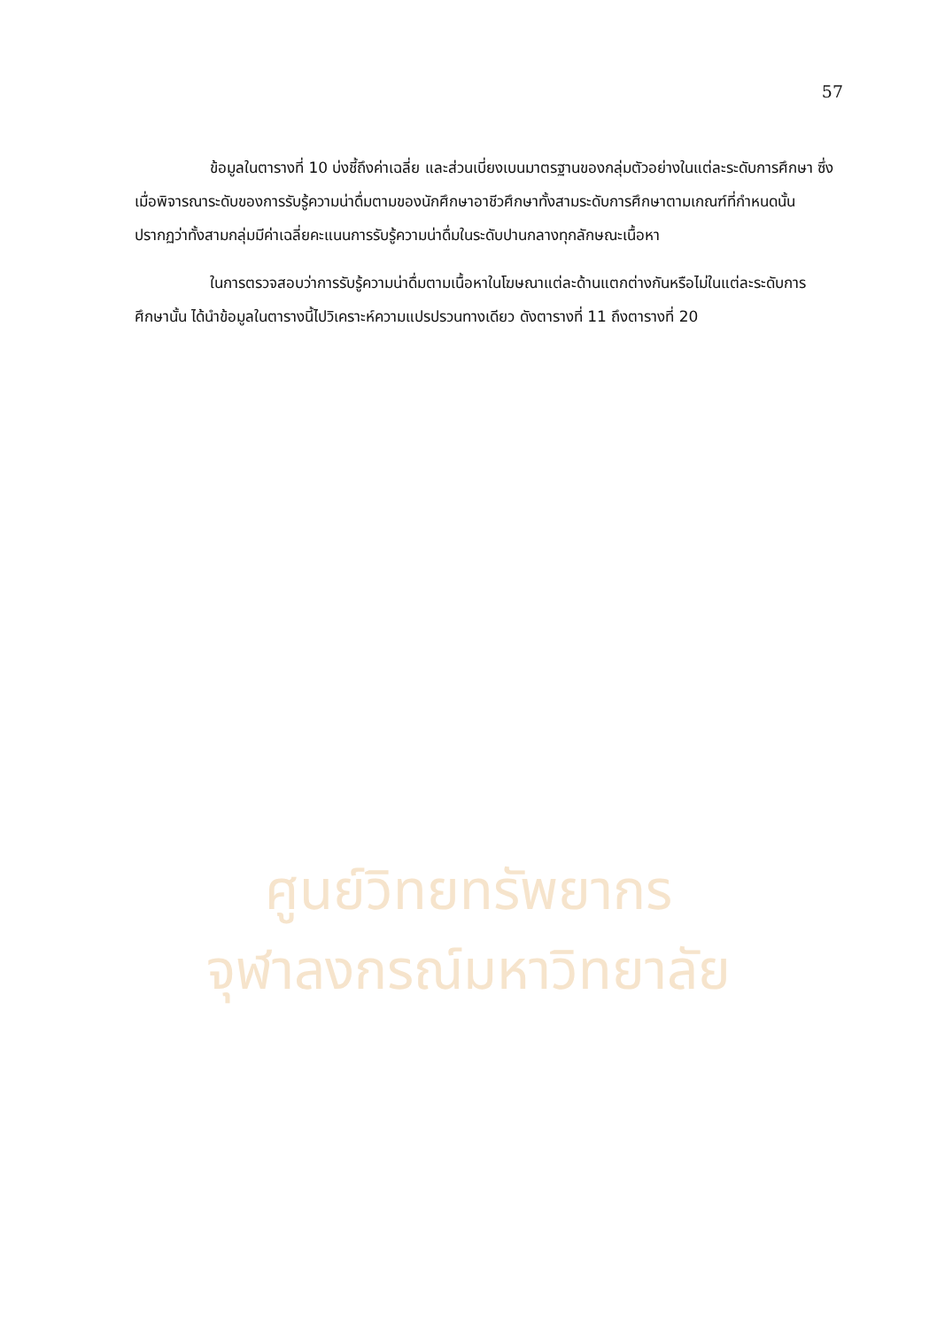57
ข้อมูลในตารางที่ 10 บ่งชี้ถึงค่าเฉลี่ย และส่วนเบี่ยงเบนมาตรฐานของกลุ่มตัวอย่างในแต่ละระดับการศึกษา ซึ่งเมื่อพิจารณาระดับของการรับรู้ความน่าดื่มตามของนักศึกษาอาชีวศึกษาทั้งสามระดับการศึกษาตามเกณฑ์ที่กำหนดนั้น ปรากฏว่าทั้งสามกลุ่มมีค่าเฉลี่ยคะแนนการรับรู้ความน่าดื่มในระดับปานกลางทุกลักษณะเนื้อหา
ในการตรวจสอบว่าการรับรู้ความน่าดื่มตามเนื้อหาในโฆษณาแต่ละด้านแตกต่างกันหรือไม่ในแต่ละระดับการศึกษานั้น ได้นำข้อมูลในตารางนี้ไปวิเคราะห์ความแปรปรวนทางเดียว ดังตารางที่ 11 ถึงตารางที่ 20
ศูนย์วิทยทรัพยากร
จุฬาลงกรณ์มหาวิทยาลัย